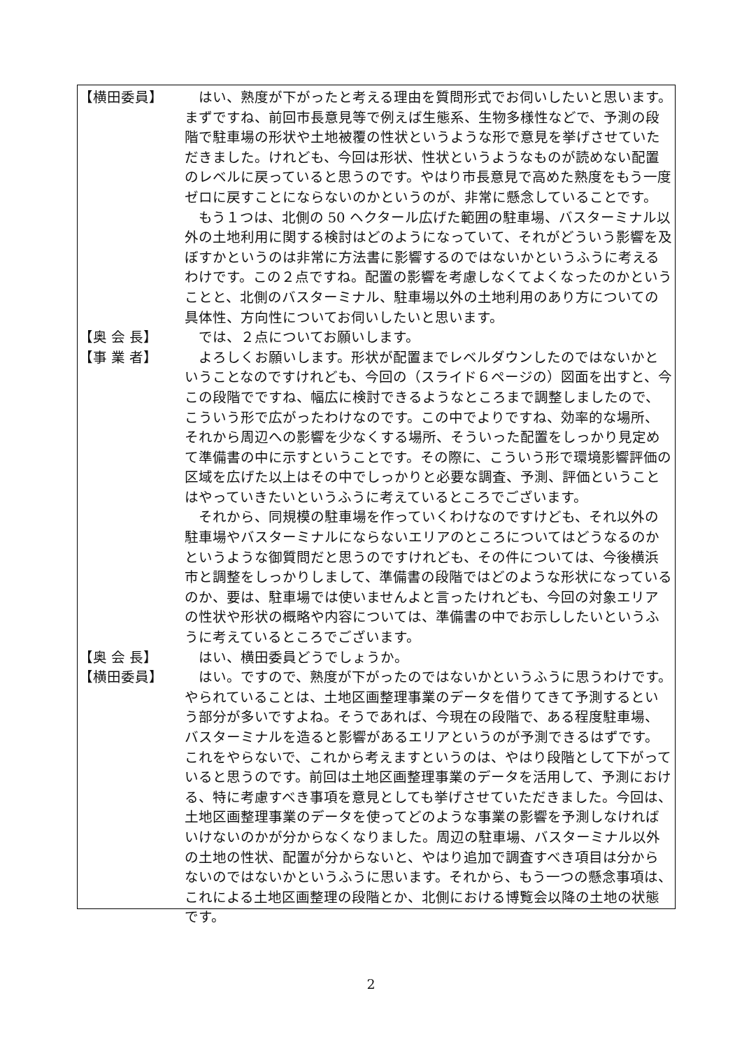【横田委員】 はい、熟度が下がったと考える理由を質問形式でお伺いしたいと思います。まずですね、前回市長意見等で例えば生態系、生物多様性などで、予測の段階で駐車場の形状や土地被覆の性状というような形で意見を挙げさせていただきました。けれども、今回は形状、性状というようなものが読めない配置のレベルに戻っていると思うのです。やはり市長意見で高めた熟度をもう一度ゼロに戻すことにならないのかというのが、非常に懸念していることです。
もう１つは、北側の 50 ヘクタール広げた範囲の駐車場、バスターミナル以外の土地利用に関する検討はどのようになっていて、それがどういう影響を及ぼすかというのは非常に方法書に影響するのではないかというふうに考えるわけです。この２点ですね。配置の影響を考慮しなくてよくなったのかということと、北側のバスターミナル、駐車場以外の土地利用のあり方についての具体性、方向性についてお伺いしたいと思います。
【奥 会 長】 では、２点についてお願いします。
【事 業 者】 よろしくお願いします。形状が配置までレベルダウンしたのではないかということなのですけれども、今回の（スライド６ページの）図面を出すと、今この段階でですね、幅広に検討できるようなところまで調整しましたので、こういう形で広がったわけなのです。この中でよりですね、効率的な場所、それから周辺への影響を少なくする場所、そういった配置をしっかり見定めて準備書の中に示すということです。その際に、こういう形で環境影響評価の区域を広げた以上はその中でしっかりと必要な調査、予測、評価ということはやっていきたいというふうに考えているところでございます。
それから、同規模の駐車場を作っていくわけなのですけども、それ以外の駐車場やバスターミナルにならないエリアのところについてはどうなるのかというような御質問だと思うのですけれども、その件については、今後横浜市と調整をしっかりしまして、準備書の段階ではどのような形状になっているのか、要は、駐車場では使いませんよと言ったけれども、今回の対象エリアの性状や形状の概略や内容については、準備書の中でお示ししたいというふうに考えているところでございます。
【奥 会 長】 はい、横田委員どうでしょうか。
【横田委員】 はい。ですので、熟度が下がったのではないかというふうに思うわけです。やられていることは、土地区画整理事業のデータを借りてきて予測するという部分が多いですよね。そうであれば、今現在の段階で、ある程度駐車場、バスターミナルを造ると影響があるエリアというのが予測できるはずです。これをやらないで、これから考えますというのは、やはり段階として下がっていると思うのです。前回は土地区画整理事業のデータを活用して、予測における、特に考慮すべき事項を意見としても挙げさせていただきました。今回は、土地区画整理事業のデータを使ってどのような事業の影響を予測しなければいけないのかが分からなくなりました。周辺の駐車場、バスターミナル以外の土地の性状、配置が分からないと、やはり追加で調査すべき項目は分からないのではないかというふうに思います。それから、もう一つの懸念事項は、これによる土地区画整理の段階とか、北側における博覧会以降の土地の状態です。
2